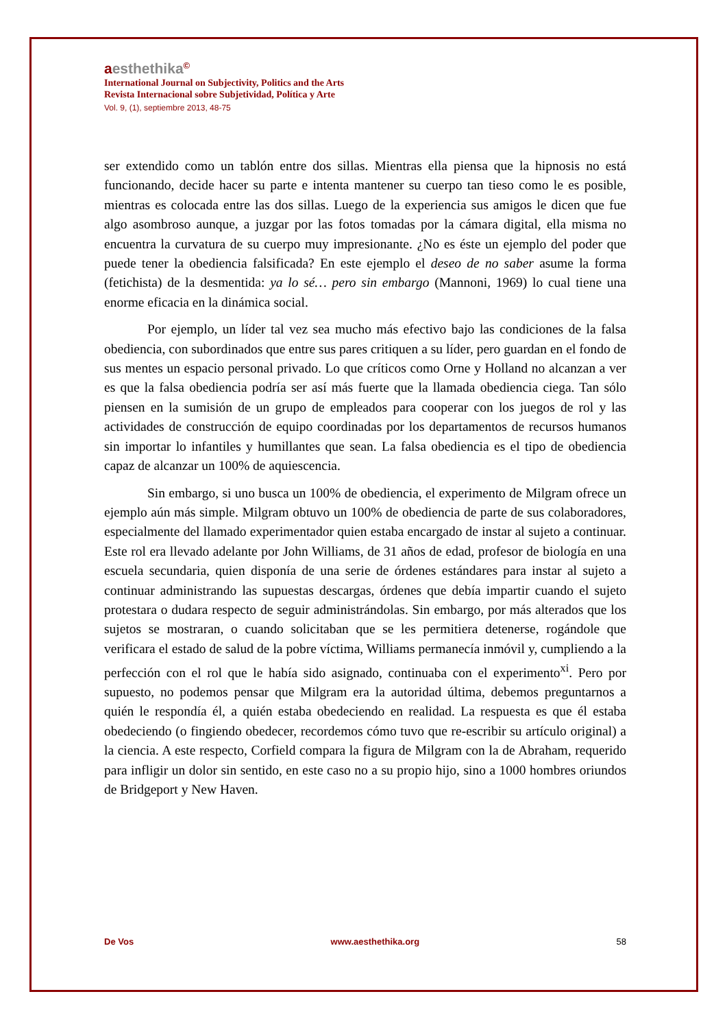aesthethika©
International Journal on Subjectivity, Politics and the Arts
Revista Internacional sobre Subjetividad, Política y Arte
Vol. 9, (1), septiembre 2013, 48-75
ser extendido como un tablón entre dos sillas. Mientras ella piensa que la hipnosis no está funcionando, decide hacer su parte e intenta mantener su cuerpo tan tieso como le es posible, mientras es colocada entre las dos sillas. Luego de la experiencia sus amigos le dicen que fue algo asombroso aunque, a juzgar por las fotos tomadas por la cámara digital, ella misma no encuentra la curvatura de su cuerpo muy impresionante. ¿No es éste un ejemplo del poder que puede tener la obediencia falsificada? En este ejemplo el deseo de no saber asume la forma (fetichista) de la desmentida: ya lo sé… pero sin embargo (Mannoni, 1969) lo cual tiene una enorme eficacia en la dinámica social.
Por ejemplo, un líder tal vez sea mucho más efectivo bajo las condiciones de la falsa obediencia, con subordinados que entre sus pares critiquen a su líder, pero guardan en el fondo de sus mentes un espacio personal privado. Lo que críticos como Orne y Holland no alcanzan a ver es que la falsa obediencia podría ser así más fuerte que la llamada obediencia ciega. Tan sólo piensen en la sumisión de un grupo de empleados para cooperar con los juegos de rol y las actividades de construcción de equipo coordinadas por los departamentos de recursos humanos sin importar lo infantiles y humillantes que sean. La falsa obediencia es el tipo de obediencia capaz de alcanzar un 100% de aquiescencia.
Sin embargo, si uno busca un 100% de obediencia, el experimento de Milgram ofrece un ejemplo aún más simple. Milgram obtuvo un 100% de obediencia de parte de sus colaboradores, especialmente del llamado experimentador quien estaba encargado de instar al sujeto a continuar. Este rol era llevado adelante por John Williams, de 31 años de edad, profesor de biología en una escuela secundaria, quien disponía de una serie de órdenes estándares para instar al sujeto a continuar administrando las supuestas descargas, órdenes que debía impartir cuando el sujeto protestara o dudara respecto de seguir administrándolas. Sin embargo, por más alterados que los sujetos se mostraran, o cuando solicitaban que se les permitiera detenerse, rogándole que verificara el estado de salud de la pobre víctima, Williams permanecía inmóvil y, cumpliendo a la perfección con el rol que le había sido asignado, continuaba con el experimento<sup>xi</sup>. Pero por supuesto, no podemos pensar que Milgram era la autoridad última, debemos preguntarnos a quién le respondía él, a quién estaba obedeciendo en realidad. La respuesta es que él estaba obedeciendo (o fingiendo obedecer, recordemos cómo tuvo que re-escribir su artículo original) a la ciencia. A este respecto, Corfield compara la figura de Milgram con la de Abraham, requerido para infligir un dolor sin sentido, en este caso no a su propio hijo, sino a 1000 hombres oriundos de Bridgeport y New Haven.
De Vos www.aesthethika.org 58